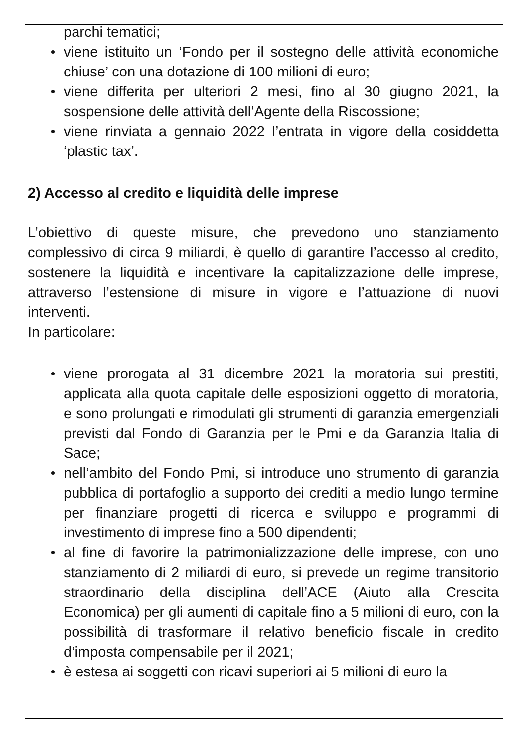parchi tematici;
viene istituito un ‘Fondo per il sostegno delle attività economiche chiuse’ con una dotazione di 100 milioni di euro;
viene differita per ulteriori 2 mesi, fino al 30 giugno 2021, la sospensione delle attività dell’Agente della Riscossione;
viene rinviata a gennaio 2022 l’entrata in vigore della cosiddetta ‘plastic tax’.
2) Accesso al credito e liquidità delle imprese
L’obiettivo di queste misure, che prevedono uno stanziamento complessivo di circa 9 miliardi, è quello di garantire l’accesso al credito, sostenere la liquidità e incentivare la capitalizzazione delle imprese, attraverso l’estensione di misure in vigore e l’attuazione di nuovi interventi.
In particolare:
viene prorogata al 31 dicembre 2021 la moratoria sui prestiti, applicata alla quota capitale delle esposizioni oggetto di moratoria, e sono prolungati e rimodulati gli strumenti di garanzia emergenziali previsti dal Fondo di Garanzia per le Pmi e da Garanzia Italia di Sace;
nell’ambito del Fondo Pmi, si introduce uno strumento di garanzia pubblica di portafoglio a supporto dei crediti a medio lungo termine per finanziare progetti di ricerca e sviluppo e programmi di investimento di imprese fino a 500 dipendenti;
al fine di favorire la patrimonializzazione delle imprese, con uno stanziamento di 2 miliardi di euro, si prevede un regime transitorio straordinario della disciplina dell’ACE (Aiuto alla Crescita Economica) per gli aumenti di capitale fino a 5 milioni di euro, con la possibilità di trasformare il relativo beneficio fiscale in credito d’imposta compensabile per il 2021;
è estesa ai soggetti con ricavi superiori ai 5 milioni di euro la